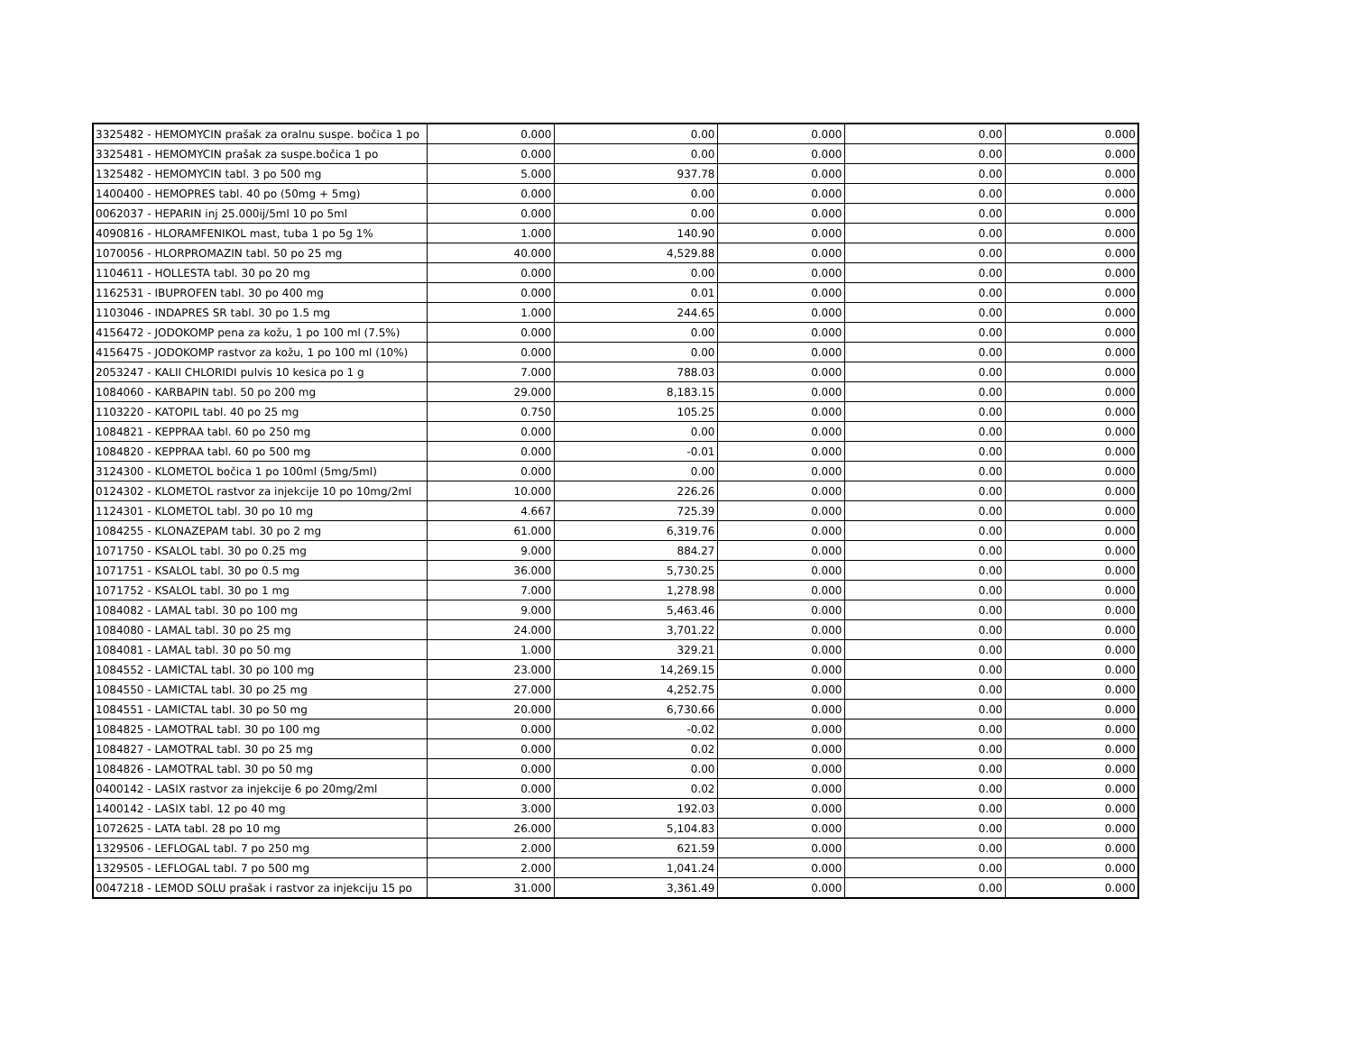| 3325482 - HEMOMYCIN prašak za oralnu suspe. bočica 1 po | 0.000 | 0.00 | 0.000 | 0.00 | 0.000 |
| 3325481 - HEMOMYCIN prašak za suspe.bočica 1 po | 0.000 | 0.00 | 0.000 | 0.00 | 0.000 |
| 1325482 - HEMOMYCIN tabl. 3 po 500 mg | 5.000 | 937.78 | 0.000 | 0.00 | 0.000 |
| 1400400 - HEMOPRES tabl. 40 po (50mg + 5mg) | 0.000 | 0.00 | 0.000 | 0.00 | 0.000 |
| 0062037 - HEPARIN inj 25.000ij/5ml 10 po 5ml | 0.000 | 0.00 | 0.000 | 0.00 | 0.000 |
| 4090816 - HLORAMFENIKOL mast, tuba 1 po 5g 1% | 1.000 | 140.90 | 0.000 | 0.00 | 0.000 |
| 1070056 - HLORPROMAZIN tabl. 50 po 25 mg | 40.000 | 4,529.88 | 0.000 | 0.00 | 0.000 |
| 1104611 - HOLLESTA tabl. 30 po 20 mg | 0.000 | 0.00 | 0.000 | 0.00 | 0.000 |
| 1162531 - IBUPROFEN tabl. 30 po 400 mg | 0.000 | 0.01 | 0.000 | 0.00 | 0.000 |
| 1103046 - INDAPRES SR tabl. 30 po 1.5 mg | 1.000 | 244.65 | 0.000 | 0.00 | 0.000 |
| 4156472 - JODOKOMP pena za kožu, 1 po 100 ml (7.5%) | 0.000 | 0.00 | 0.000 | 0.00 | 0.000 |
| 4156475 - JODOKOMP rastvor za kožu, 1 po 100 ml (10%) | 0.000 | 0.00 | 0.000 | 0.00 | 0.000 |
| 2053247 - KALII CHLORIDI pulvis 10 kesica po 1 g | 7.000 | 788.03 | 0.000 | 0.00 | 0.000 |
| 1084060 - KARBAPIN tabl. 50 po 200 mg | 29.000 | 8,183.15 | 0.000 | 0.00 | 0.000 |
| 1103220 - KATOPIL tabl. 40 po 25 mg | 0.750 | 105.25 | 0.000 | 0.00 | 0.000 |
| 1084821 - KEPPRAA tabl. 60 po 250 mg | 0.000 | 0.00 | 0.000 | 0.00 | 0.000 |
| 1084820 - KEPPRAA tabl. 60 po 500 mg | 0.000 | -0.01 | 0.000 | 0.00 | 0.000 |
| 3124300 - KLOMETOL bočica 1 po 100ml (5mg/5ml) | 0.000 | 0.00 | 0.000 | 0.00 | 0.000 |
| 0124302 - KLOMETOL rastvor za injekcije 10 po 10mg/2ml | 10.000 | 226.26 | 0.000 | 0.00 | 0.000 |
| 1124301 - KLOMETOL tabl. 30 po 10 mg | 4.667 | 725.39 | 0.000 | 0.00 | 0.000 |
| 1084255 - KLONAZEPAM tabl. 30 po 2 mg | 61.000 | 6,319.76 | 0.000 | 0.00 | 0.000 |
| 1071750 - KSALOL tabl. 30 po 0.25 mg | 9.000 | 884.27 | 0.000 | 0.00 | 0.000 |
| 1071751 - KSALOL tabl. 30 po 0.5 mg | 36.000 | 5,730.25 | 0.000 | 0.00 | 0.000 |
| 1071752 - KSALOL tabl. 30 po 1 mg | 7.000 | 1,278.98 | 0.000 | 0.00 | 0.000 |
| 1084082 - LAMAL tabl. 30 po 100 mg | 9.000 | 5,463.46 | 0.000 | 0.00 | 0.000 |
| 1084080 - LAMAL tabl. 30 po 25 mg | 24.000 | 3,701.22 | 0.000 | 0.00 | 0.000 |
| 1084081 - LAMAL tabl. 30 po 50 mg | 1.000 | 329.21 | 0.000 | 0.00 | 0.000 |
| 1084552 - LAMICTAL tabl. 30 po 100 mg | 23.000 | 14,269.15 | 0.000 | 0.00 | 0.000 |
| 1084550 - LAMICTAL tabl. 30 po 25 mg | 27.000 | 4,252.75 | 0.000 | 0.00 | 0.000 |
| 1084551 - LAMICTAL tabl. 30 po 50 mg | 20.000 | 6,730.66 | 0.000 | 0.00 | 0.000 |
| 1084825 - LAMOTRAL tabl. 30 po 100 mg | 0.000 | -0.02 | 0.000 | 0.00 | 0.000 |
| 1084827 - LAMOTRAL tabl. 30 po 25 mg | 0.000 | 0.02 | 0.000 | 0.00 | 0.000 |
| 1084826 - LAMOTRAL tabl. 30 po 50 mg | 0.000 | 0.00 | 0.000 | 0.00 | 0.000 |
| 0400142 - LASIX rastvor za injekcije 6 po 20mg/2ml | 0.000 | 0.02 | 0.000 | 0.00 | 0.000 |
| 1400142 - LASIX tabl. 12 po 40 mg | 3.000 | 192.03 | 0.000 | 0.00 | 0.000 |
| 1072625 - LATA tabl. 28 po 10 mg | 26.000 | 5,104.83 | 0.000 | 0.00 | 0.000 |
| 1329506 - LEFLOGAL tabl. 7 po 250 mg | 2.000 | 621.59 | 0.000 | 0.00 | 0.000 |
| 1329505 - LEFLOGAL tabl. 7 po 500 mg | 2.000 | 1,041.24 | 0.000 | 0.00 | 0.000 |
| 0047218 - LEMOD SOLU prašak i rastvor za injekciju 15 po | 31.000 | 3,361.49 | 0.000 | 0.00 | 0.000 |